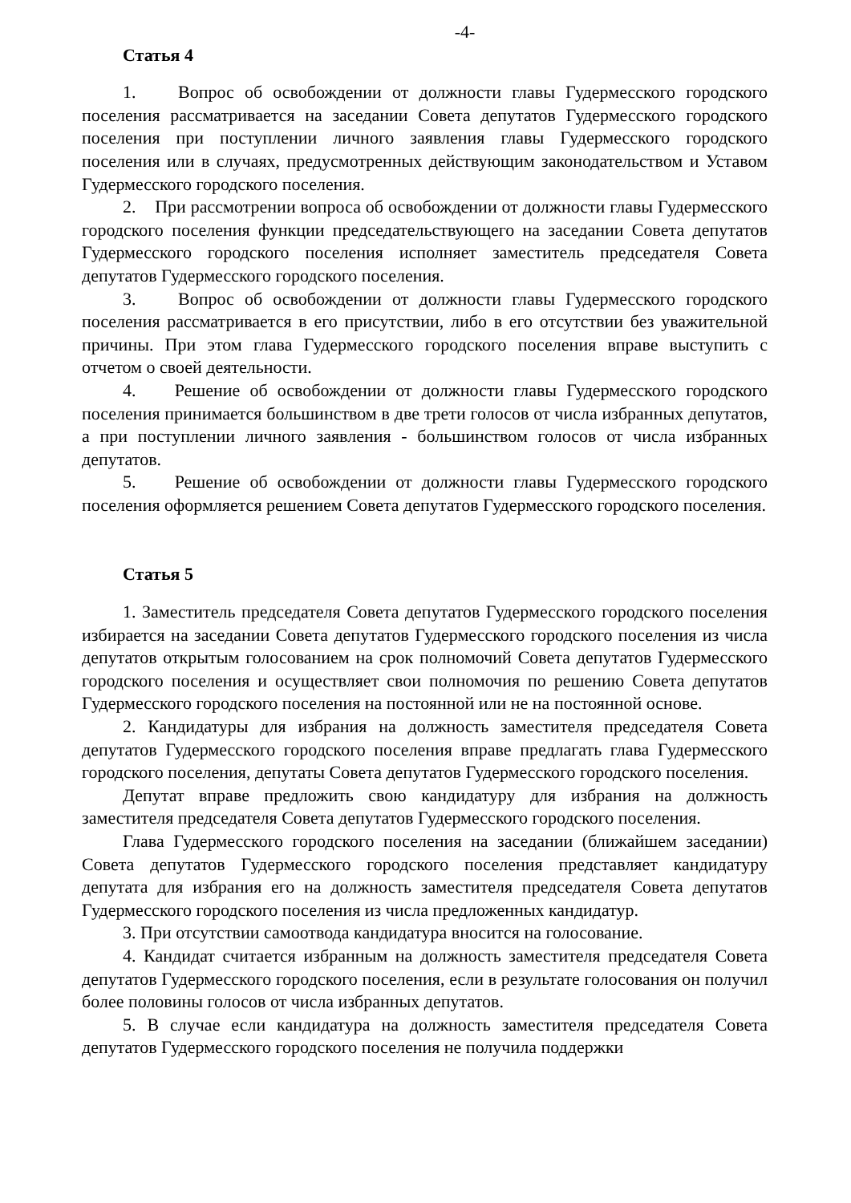-4-
Статья 4
1. Вопрос об освобождении от должности главы Гудермесского городского поселения рассматривается на заседании Совета депутатов Гудермесского городского поселения при поступлении личного заявления главы Гудермесского городского поселения или в случаях, предусмотренных действующим законодательством и Уставом Гудермесского городского поселения.
2. При рассмотрении вопроса об освобождении от должности главы Гудермесского городского поселения функции председательствующего на заседании Совета депутатов Гудермесского городского поселения исполняет заместитель председателя Совета депутатов Гудермесского городского поселения.
3. Вопрос об освобождении от должности главы Гудермесского городского поселения рассматривается в его присутствии, либо в его отсутствии без уважительной причины. При этом глава Гудермесского городского поселения вправе выступить с отчетом о своей деятельности.
4. Решение об освобождении от должности главы Гудермесского городского поселения принимается большинством в две трети голосов от числа избранных депутатов, а при поступлении личного заявления - большинством голосов от числа избранных депутатов.
5. Решение об освобождении от должности главы Гудермесского городского поселения оформляется решением Совета депутатов Гудермесского городского поселения.
Статья 5
1. Заместитель председателя Совета депутатов Гудермесского городского поселения избирается на заседании Совета депутатов Гудермесского городского поселения из числа депутатов открытым голосованием на срок полномочий Совета депутатов Гудермесского городского поселения и осуществляет свои полномочия по решению Совета депутатов Гудермесского городского поселения на постоянной или не на постоянной основе.
2. Кандидатуры для избрания на должность заместителя председателя Совета депутатов Гудермесского городского поселения вправе предлагать глава Гудермесского городского поселения, депутаты Совета депутатов Гудермесского городского поселения.
Депутат вправе предложить свою кандидатуру для избрания на должность заместителя председателя Совета депутатов Гудермесского городского поселения.
Глава Гудермесского городского поселения на заседании (ближайшем заседании) Совета депутатов Гудермесского городского поселения представляет кандидатуру депутата для избрания его на должность заместителя председателя Совета депутатов Гудермесского городского поселения из числа предложенных кандидатур.
3. При отсутствии самоотвода кандидатура вносится на голосование.
4. Кандидат считается избранным на должность заместителя председателя Совета депутатов Гудермесского городского поселения, если в результате голосования он получил более половины голосов от числа избранных депутатов.
5. В случае если кандидатура на должность заместителя председателя Совета депутатов Гудермесского городского поселения не получила поддержки